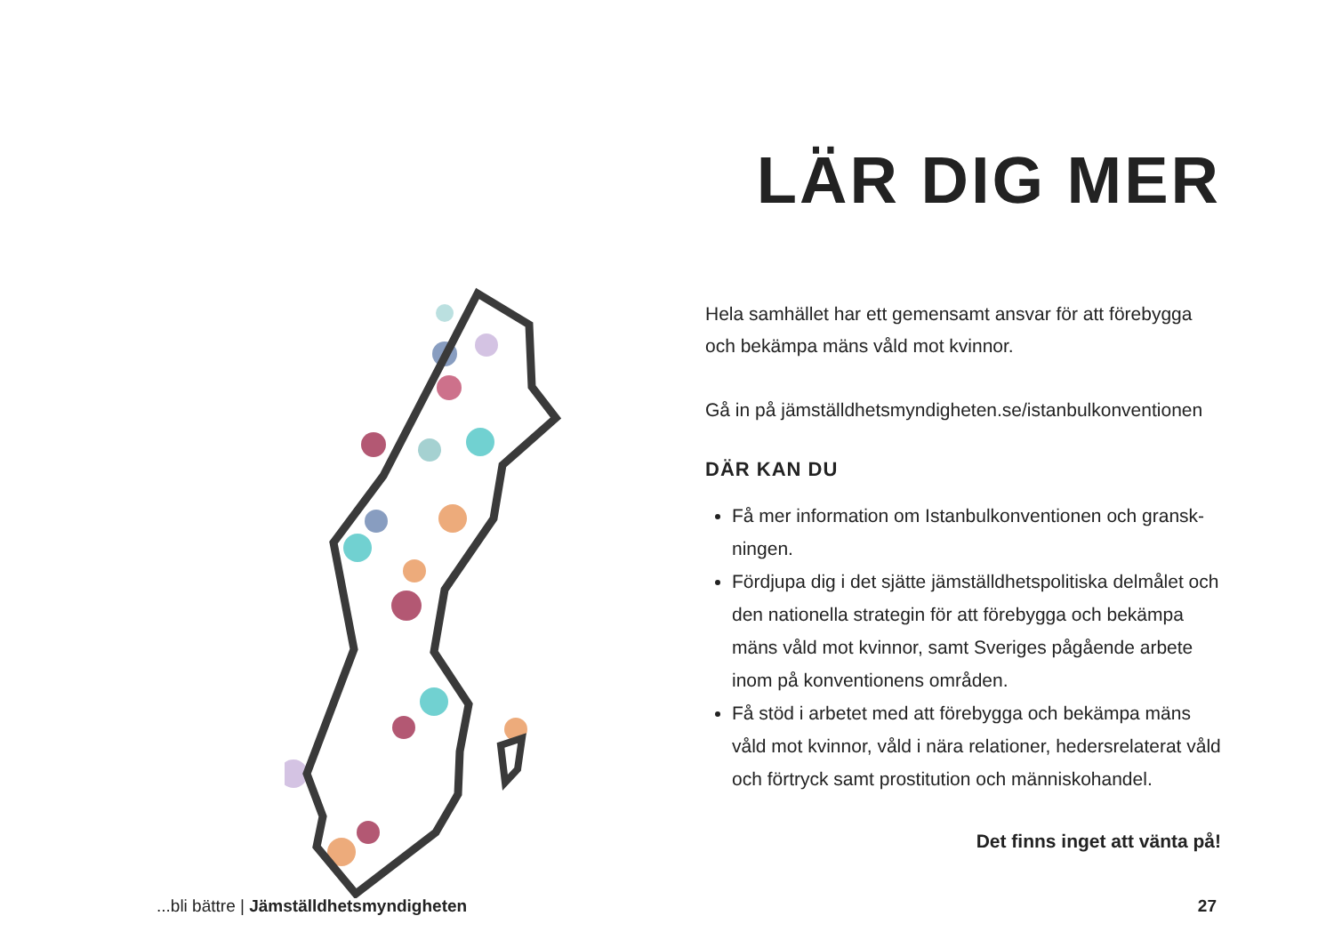LÄR DIG MER
Hela samhället har ett gemensamt ansvar för att förebygga och bekämpa mäns våld mot kvinnor.
Gå in på jämställdhetsmyndigheten.se/istanbulkonventionen
DÄR KAN DU
Få mer information om Istanbulkonventionen och gransk­ningen.
Fördjupa dig i det sjätte jämställdhetspolitiska delmålet och den nationella strategin för att förebygga och be­kämpa mäns våld mot kvinnor, samt Sveriges pågående arbete inom på konventionens områden.
Få stöd i arbetet med att förebygga och bekämpa mäns våld mot kvinnor, våld i nära relationer, hedersrelaterat våld och förtryck samt prostitution och människohandel.
Det finns inget att vänta på!
...bli bättre | Jämställdhetsmyndigheten 27